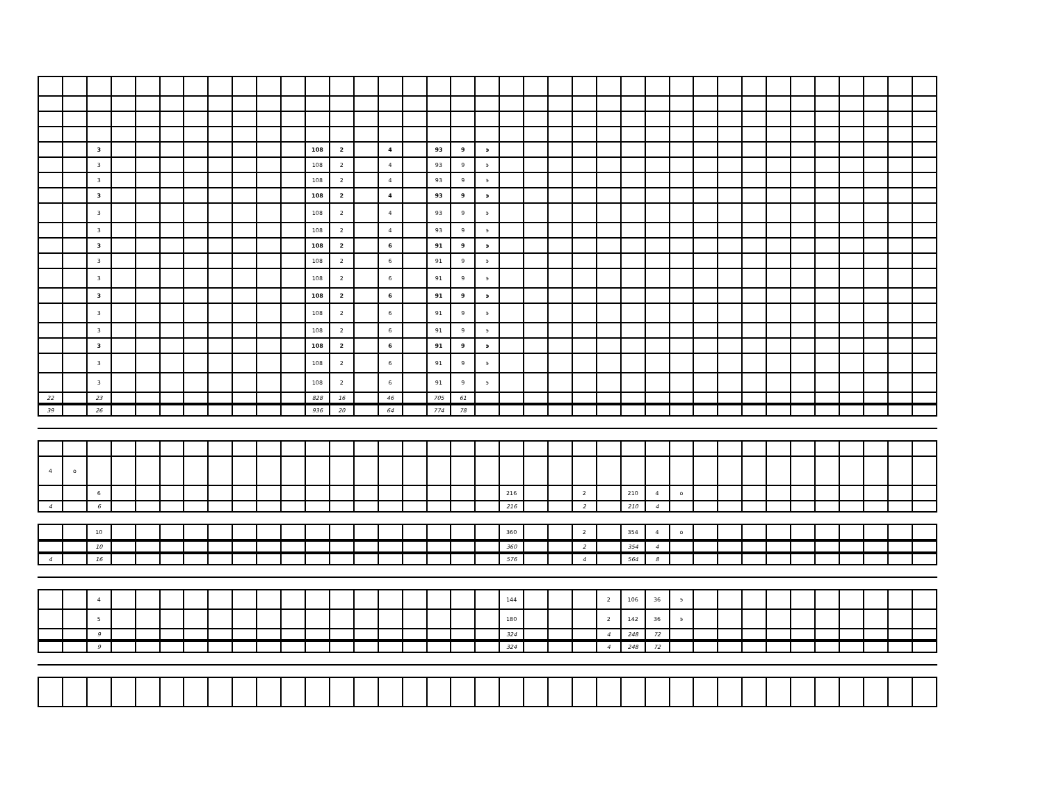| | | 3 | | | | | | | | | 108 | 2 | | 4 | | 93 | 9 | э | | | | | | | | | | | | | | | | | | |
| | | 3 | | | | | | | | | 108 | 2 | | 4 | | 93 | 9 | э | | | | | | | | | | | | | | | | | | |
| | | 3 | | | | | | | | | 108 | 2 | | 4 | | 93 | 9 | э | | | | | | | | | | | | | | | | | | |
| | | 3 | | | | | | | | | 108 | 2 | | 4 | | 93 | 9 | э | | | | | | | | | | | | | | | | | | |
| | | 3 | | | | | | | | | 108 | 2 | | 4 | | 93 | 9 | э | | | | | | | | | | | | | | | | | | |
| | | 3 | | | | | | | | | 108 | 2 | | 4 | | 93 | 9 | э | | | | | | | | | | | | | | | | | | |
| | | 3 | | | | | | | | | 108 | 2 | | 6 | | 91 | 9 | э | | | | | | | | | | | | | | | | | | |
| | | 3 | | | | | | | | | 108 | 2 | | 6 | | 91 | 9 | э | | | | | | | | | | | | | | | | | | |
| | | 3 | | | | | | | | | 108 | 2 | | 6 | | 91 | 9 | э | | | | | | | | | | | | | | | | | | |
| | | 3 | | | | | | | | | 108 | 2 | | 6 | | 91 | 9 | э | | | | | | | | | | | | | | | | | | |
| | | 3 | | | | | | | | | 108 | 2 | | 6 | | 91 | 9 | э | | | | | | | | | | | | | | | | | | |
| | | 3 | | | | | | | | | 108 | 2 | | 6 | | 91 | 9 | э | | | | | | | | | | | | | | | | | | |
| | | 3 | | | | | | | | | 108 | 2 | | 6 | | 91 | 9 | э | | | | | | | | | | | | | | | | | | |
| | | 3 | | | | | | | | | 108 | 2 | | 6 | | 91 | 9 | э | | | | | | | | | | | | | | | | | | |
| | | 3 | | | | | | | | | 108 | 2 | | 6 | | 91 | 9 | э | | | | | | | | | | | | | | | | | | |
| 22 | | 23 | | | | | | | | | 828 | 16 | | 46 | | 705 | 61 | | | | | | | | | | | | | | | | | | | |
| 39 | | 26 | | | | | | | | | 936 | 20 | | 64 | | 774 | 78 | | | | | | | | | | | | | | | | | | | |
| 4 | о | | | | | | | | | | | | | | | | | | | | | | | | | | | | | | | | | | | |
| | | 6 | | | | | | | | | | | | | | | | | 216 | | | 2 | | 210 | 4 | о | | | | | | | | | | |
| 4 | | 6 | | | | | | | | | | | | | | | | | 216 | | | 2 | | 210 | 4 | | | | | | | | | | | |
| | | 10 | | | | | | | | | | | | | | | | | 360 | | | 2 | | 354 | 4 | о | | | | | | | | | | |
| | | 10 | | | | | | | | | | | | | | | | | 360 | | | 2 | | 354 | 4 | | | | | | | | | | | |
| 4 | | 16 | | | | | | | | | | | | | | | | | 576 | | | 4 | | 564 | 8 | | | | | | | | | | | |
| | | 4 | | | | | | | | | | | | | | | | | 144 | | | | 2 | 106 | 36 | э | | | | | | | | | | |
| | | 5 | | | | | | | | | | | | | | | | | 180 | | | | 2 | 142 | 36 | э | | | | | | | | | | |
| | | 9 | | | | | | | | | | | | | | | | | 324 | | | | 4 | 248 | 72 | | | | | | | | | | | |
| | | 9 | | | | | | | | | | | | | | | | | 324 | | | | 4 | 248 | 72 | | | | | | | | | | | |